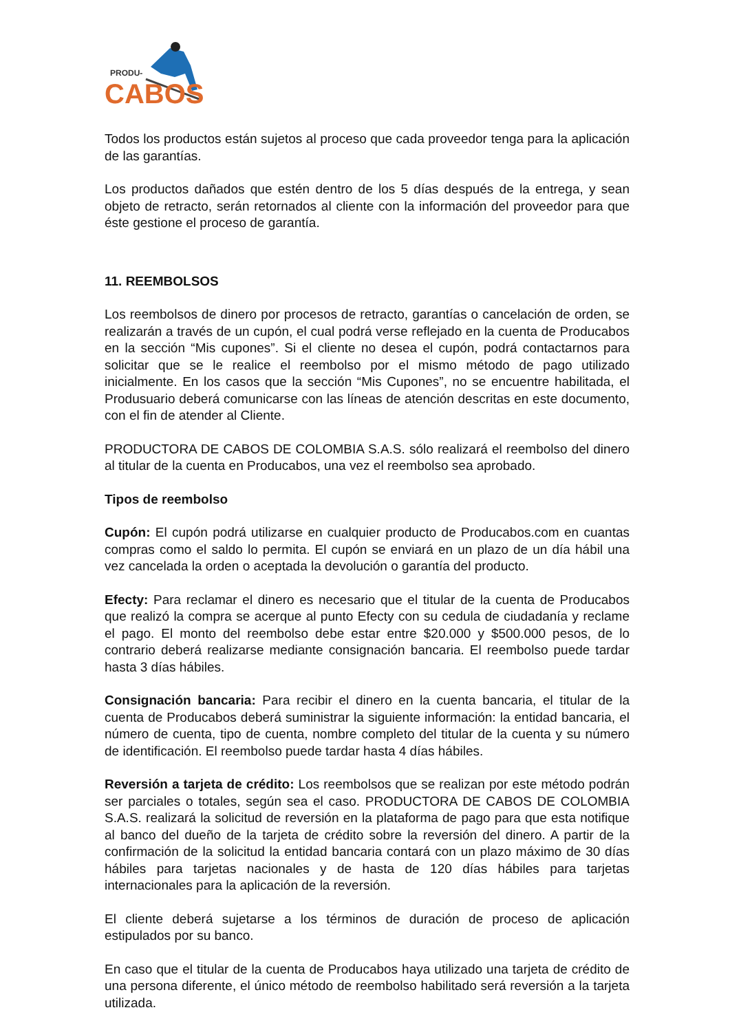PRODU-
CABOS
Todos los productos están sujetos al proceso que cada proveedor tenga para la aplicación de las garantías.
Los productos dañados que estén dentro de los 5 días después de la entrega, y sean objeto de retracto, serán retornados al cliente con la información del proveedor para que éste gestione el proceso de garantía.
11. REEMBOLSOS
Los reembolsos de dinero por procesos de retracto, garantías o cancelación de orden, se realizarán a través de un cupón, el cual podrá verse reflejado en la cuenta de Producabos en la sección “Mis cupones”. Si el cliente no desea el cupón, podrá contactarnos para solicitar que se le realice el reembolso por el mismo método de pago utilizado inicialmente. En los casos que la sección “Mis Cupones”, no se encuentre habilitada, el Produsuario deberá comunicarse con las líneas de atención descritas en este documento, con el fin de atender al Cliente.
PRODUCTORA DE CABOS DE COLOMBIA S.A.S. sólo realizará el reembolso del dinero al titular de la cuenta en Producabos, una vez el reembolso sea aprobado.
Tipos de reembolso
Cupón: El cupón podrá utilizarse en cualquier producto de Producabos.com en cuantas compras como el saldo lo permita. El cupón se enviará en un plazo de un día hábil una vez cancelada la orden o aceptada la devolución o garantía del producto.
Efecty: Para reclamar el dinero es necesario que el titular de la cuenta de Producabos que realizó la compra se acerque al punto Efecty con su cedula de ciudadanía y reclame el pago. El monto del reembolso debe estar entre $20.000 y $500.000 pesos, de lo contrario deberá realizarse mediante consignación bancaria. El reembolso puede tardar hasta 3 días hábiles.
Consignación bancaria: Para recibir el dinero en la cuenta bancaria, el titular de la cuenta de Producabos deberá suministrar la siguiente información: la entidad bancaria, el número de cuenta, tipo de cuenta, nombre completo del titular de la cuenta y su número de identificación. El reembolso puede tardar hasta 4 días hábiles.
Reversión a tarjeta de crédito: Los reembolsos que se realizan por este método podrán ser parciales o totales, según sea el caso. PRODUCTORA DE CABOS DE COLOMBIA S.A.S. realizará la solicitud de reversión en la plataforma de pago para que esta notifique al banco del dueño de la tarjeta de crédito sobre la reversión del dinero. A partir de la confirmación de la solicitud la entidad bancaria contará con un plazo máximo de 30 días hábiles para tarjetas nacionales y de hasta de 120 días hábiles para tarjetas internacionales para la aplicación de la reversión.
El cliente deberá sujetarse a los términos de duración de proceso de aplicación estipulados por su banco.
En caso que el titular de la cuenta de Producabos haya utilizado una tarjeta de crédito de una persona diferente, el único método de reembolso habilitado será reversión a la tarjeta utilizada.